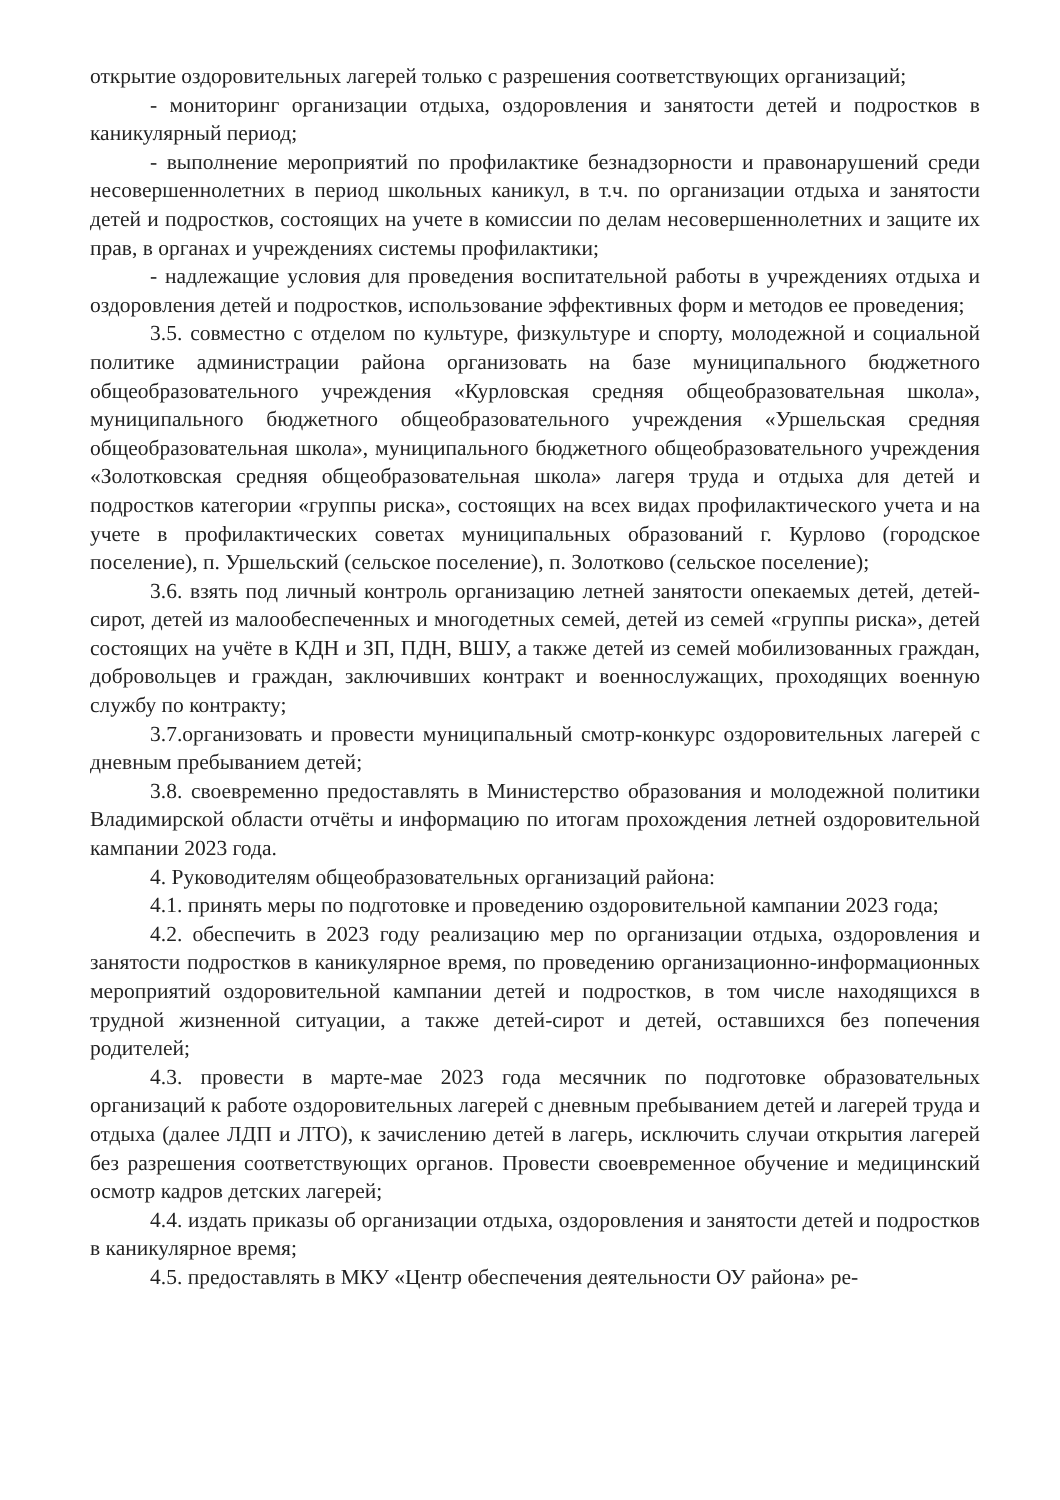открытие оздоровительных лагерей только с разрешения соответствующих организаций;
- мониторинг организации отдыха, оздоровления и занятости детей и подростков в каникулярный период;
- выполнение мероприятий по профилактике безнадзорности и правонарушений среди несовершеннолетних в период школьных каникул, в т.ч. по организации отдыха и занятости детей и подростков, состоящих на учете в комиссии по делам несовершеннолетних и защите их прав, в органах и учреждениях системы профилактики;
- надлежащие условия для проведения воспитательной работы в учреждениях отдыха и оздоровления детей и подростков, использование эффективных форм и методов ее проведения;
3.5. совместно с отделом по культуре, физкультуре и спорту, молодежной и социальной политике администрации района организовать на базе муниципального бюджетного общеобразовательного учреждения «Курловская средняя общеобразовательная школа», муниципального бюджетного общеобразовательного учреждения «Уршельская средняя общеобразовательная школа», муниципального бюджетного общеобразовательного учреждения «Золотковская средняя общеобразовательная школа» лагеря труда и отдыха для детей и подростков категории «группы риска», состоящих на всех видах профилактического учета и на учете в профилактических советах муниципальных образований г. Курлово (городское поселение), п. Уршельский (сельское поселение), п. Золотково (сельское поселение);
3.6. взять под личный контроль организацию летней занятости опекаемых детей, детей-сирот, детей из малообеспеченных и многодетных семей, детей из семей «группы риска», детей состоящих на учёте в КДН и ЗП, ПДН, ВШУ, а также детей из семей мобилизованных граждан, добровольцев и граждан, заключивших контракт и военнослужащих, проходящих военную службу по контракту;
3.7.организовать и провести муниципальный смотр-конкурс оздоровительных лагерей с дневным пребыванием детей;
3.8. своевременно предоставлять в Министерство образования и молодежной политики Владимирской области отчёты и информацию по итогам прохождения летней оздоровительной кампании 2023 года.
4. Руководителям общеобразовательных организаций района:
4.1. принять меры по подготовке и проведению оздоровительной кампании 2023 года;
4.2. обеспечить в 2023 году реализацию мер по организации отдыха, оздоровления и занятости подростков в каникулярное время, по проведению организационно-информационных мероприятий оздоровительной кампании детей и подростков, в том числе находящихся в трудной жизненной ситуации, а также детей-сирот и детей, оставшихся без попечения родителей;
4.3. провести в марте-мае 2023 года месячник по подготовке образовательных организаций к работе оздоровительных лагерей с дневным пребыванием детей и лагерей труда и отдыха (далее ЛДП и ЛТО), к зачислению детей в лагерь, исключить случаи открытия лагерей без разрешения соответствующих органов. Провести своевременное обучение и медицинский осмотр кадров детских лагерей;
4.4. издать приказы об организации отдыха, оздоровления и занятости детей и подростков в каникулярное время;
4.5. предоставлять в МКУ «Центр обеспечения деятельности ОУ района» ре-